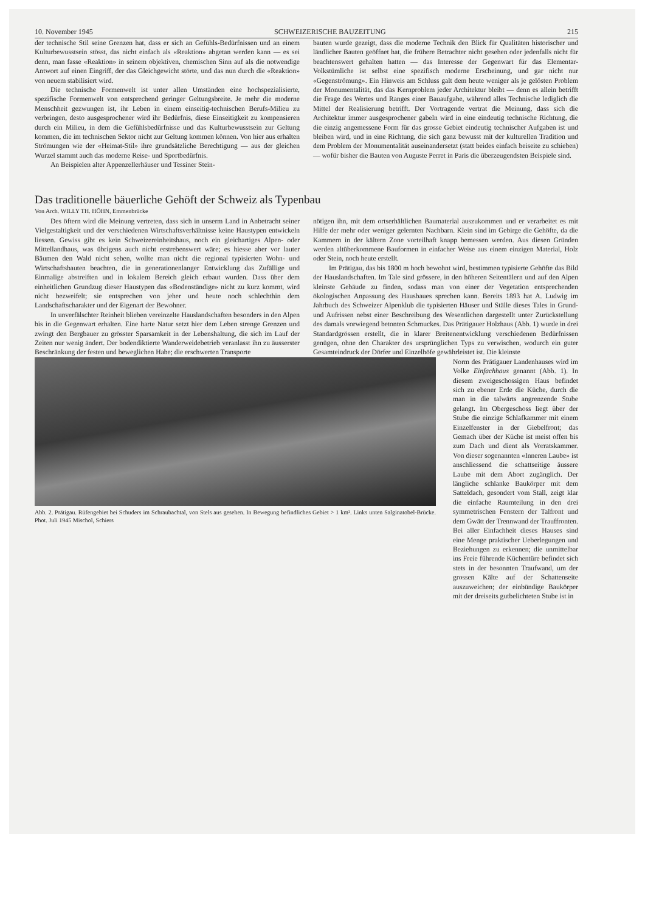10. November 1945 SCHWEIZERISCHE BAUZEITUNG 215
der technische Stil seine Grenzen hat, dass er sich an Gefühls-Bedürfnissen und an einem Kulturbewusstsein stösst, das nicht einfach als «Reaktion» abgetan werden kann — es sei denn, man fasse «Reaktion» in seinem objektiven, chemischen Sinn auf als die notwendige Antwort auf einen Eingriff, der das Gleichgewicht störte, und das nun durch die «Reaktion» von neuem stabilisiert wird.
Die technische Formenwelt ist unter allen Umständen eine hochspezialisierte, spezifische Formenwelt von entsprechend geringer Geltungsbreite. Je mehr die moderne Menschheit gezwungen ist, ihr Leben in einem einseitig-technischen Berufs-Milieu zu verbringen, desto ausgesprochener wird ihr Bedürfnis, diese Einseitigkeit zu kompensieren durch ein Milieu, in dem die Gefühlsbedürfnisse und das Kulturbewusstsein zur Geltung kommen, die im technischen Sektor nicht zur Geltung kommen können. Von hier aus erhalten Strömungen wie der «Heimat-Stil» ihre grundsätzliche Berechtigung — aus der gleichen Wurzel stammt auch das moderne Reise- und Sportbedürfnis.
An Beispielen alter Appenzellerhäuser und Tessiner Stein-
bauten wurde gezeigt, dass die moderne Technik den Blick für Qualitäten historischer und ländlicher Bauten geöffnet hat, die frühere Betrachter nicht gesehen oder jedenfalls nicht für beachtenswert gehalten hatten — das Interesse der Gegenwart für das Elementar-Volkstümliche ist selbst eine spezifisch moderne Erscheinung, und gar nicht nur «Gegenströmung». Ein Hinweis am Schluss galt dem heute weniger als je gelösten Problem der Monumentalität, das das Kernproblem jeder Architektur bleibt — denn es allein betrifft die Frage des Wertes und Ranges einer Bauaufgabe, während alles Technische lediglich die Mittel der Realisierung betrifft. Der Vortragende vertrat die Meinung, dass sich die Architektur immer ausgesprochener gabeln wird in eine eindeutig technische Richtung, die die einzig angemessene Form für das grosse Gebiet eindeutig technischer Aufgaben ist und bleiben wird, und in eine Richtung, die sich ganz bewusst mit der kulturellen Tradition und dem Problem der Monumentalität auseinandersetzt (statt beides einfach beiseite zu schieben) — wofür bisher die Bauten von Auguste Perret in Paris die überzeugendsten Beispiele sind.
Das traditionelle bäuerliche Gehöft der Schweiz als Typenbau
Von Arch. WILLY TH. HÖHN, Emmenbrücke
Des öftern wird die Meinung vertreten, dass sich in unserm Land in Anbetracht seiner Vielgestaltigkeit und der verschiedenen Wirtschaftsverhältnisse keine Haustypen entwickeln liessen. Gewiss gibt es kein Schweizereinheitshaus, noch ein gleichartiges Alpen- oder Mittellandhaus, was übrigens auch nicht erstrebenswert wäre; es hiesse aber vor lauter Bäumen den Wald nicht sehen, wollte man nicht die regional typisierten Wohn- und Wirtschaftsbauten beachten, die in generationenlanger Entwicklung das Zufällige und Einmalige abstreiften und in lokalem Bereich gleich erbaut wurden. Dass über dem einheitlichen Grundzug dieser Haustypen das «Bodenständige» nicht zu kurz kommt, wird nicht bezweifelt; sie entsprechen von jeher und heute noch schlechthin dem Landschaftscharakter und der Eigenart der Bewohner.
In unverfälschter Reinheit blieben vereinzelte Hauslandschaften besonders in den Alpen bis in die Gegenwart erhalten. Eine harte Natur setzt hier dem Leben strenge Grenzen und zwingt den Bergbauer zu grösster Sparsamkeit in der Lebenshaltung, die sich im Lauf der Zeiten nur wenig ändert. Der bodendiktierte Wanderweidebetrieb veranlasst ihn zu äusserster Beschränkung der festen und beweglichen Habe; die erschwerten Transporte
nötigen ihn, mit dem ortserhältlichen Baumaterial auszukommen und er verarbeitet es mit Hilfe der mehr oder weniger gelernten Nachbarn. Klein sind im Gebirge die Gehöfte, da die Kammern in der kältern Zone vorteilhaft knapp bemessen werden. Aus diesen Gründen werden altüberkommene Bauformen in einfacher Weise aus einem einzigen Material, Holz oder Stein, noch heute erstellt.
Im Prätigau, das bis 1800 m hoch bewohnt wird, bestimmen typisierte Gehöfte das Bild der Hauslandschaften. Im Tale sind grössere, in den höheren Seitentälern und auf den Alpen kleinste Gebäude zu finden, sodass man von einer der Vegetation entsprechenden ökologischen Anpassung des Hausbaues sprechen kann. Bereits 1893 hat A. Ludwig im Jahrbuch des Schweizer Alpenklub die typisierten Häuser und Ställe dieses Tales in Grund- und Aufrissen nebst einer Beschreibung des Wesentlichen dargestellt unter Zurückstellung des damals vorwiegend betonten Schmuckes. Das Prätigauer Holzhaus (Abb. 1) wurde in drei Standardgrössen erstellt, die in klarer Breitenentwicklung verschiedenen Bedürfnissen genügen, ohne den Charakter des ursprünglichen Typs zu verwischen, wodurch ein guter Gesamteindruck der Dörfer und Einzelhöfe gewährleistet ist. Die kleinste
Abb. 2. Prätigau. Rüfengebiet bei Schuders im Schraubachtal, von Stels aus gesehen. In Bewegung befindliches Gebiet > 1 km². Links unten Salginatobel-Brücke. Phot. Juli 1945 Mischol, Schiers
Norm des Prätigauer Landenhauses wird im Volke Einfachhaus genannt (Abb. 1). In diesem zweigeschossigen Haus befindet sich zu ebener Erde die Küche, durch die man in die talwärts angrenzende Stube gelangt. Im Obergeschoss liegt über der Stube die einzige Schlafkammer mit einem Einzelfenster in der Giebelfront; das Gemach über der Küche ist meist offen bis zum Dach und dient als Vorratskammer. Von dieser sogenannten «Inneren Laube» ist anschliessend die schattseitige äussere Laube mit dem Abort zugänglich. Der längliche schlanke Baukörper mit dem Satteldach, gesondert vom Stall, zeigt klar die einfache Raumteilung in den drei symmetrischen Fenstern der Talfront und dem Gwätt der Trennwand der Trauffronten. Bei aller Einfachheit dieses Hauses sind eine Menge praktischer Ueberlegungen und Beziehungen zu erkennen; die unmittelbar ins Freie führende Küchentüre befindet sich stets in der besonnten Traufwand, um der grossen Kälte auf der Schattenseite auszuweichen; der einbündige Baukörper mit der dreiseits gutbelichteten Stube ist in